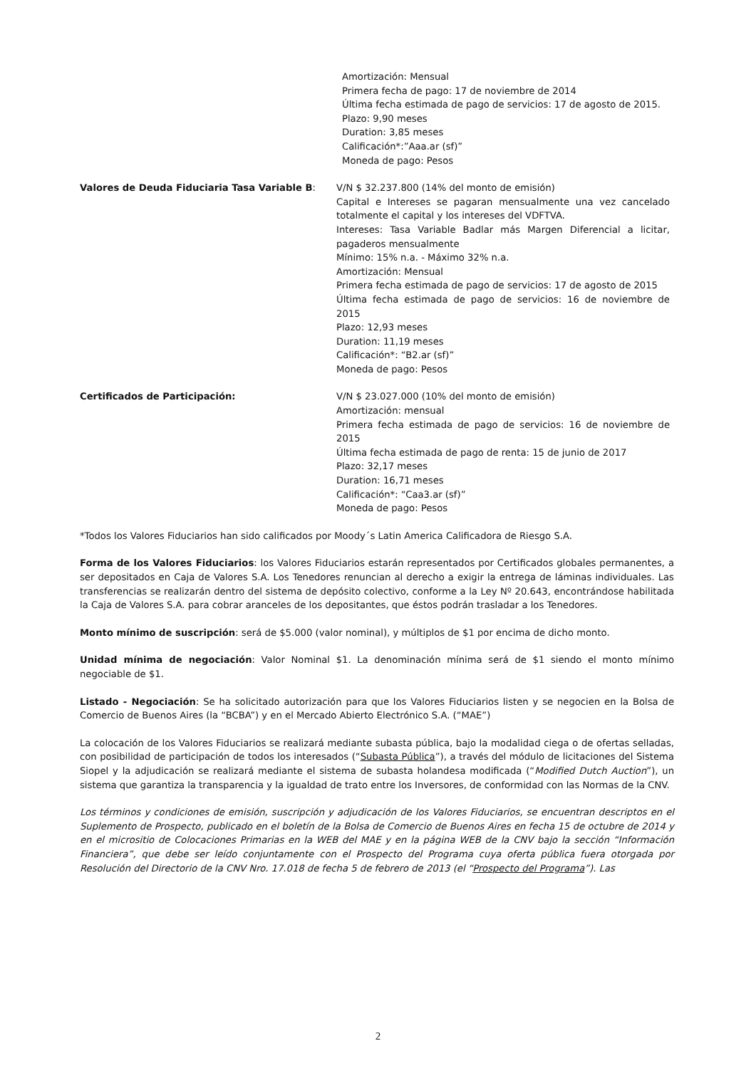Amortización: Mensual
Primera fecha de pago: 17 de noviembre de 2014
Última fecha estimada de pago de servicios: 17 de agosto de 2015.
Plazo: 9,90 meses
Duration: 3,85 meses
Calificación*:”Aaa.ar (sf)”
Moneda de pago: Pesos
Valores de Deuda Fiduciaria Tasa Variable B: V/N $ 32.237.800 (14% del monto de emisión)
Capital e Intereses se pagaran mensualmente una vez cancelado totalmente el capital y los intereses del VDFTVA.
Intereses: Tasa Variable Badlar más Margen Diferencial a licitar, pagaderos mensualmente
Mínimo: 15% n.a. - Máximo 32% n.a.
Amortización: Mensual
Primera fecha estimada de pago de servicios: 17 de agosto de 2015
Última fecha estimada de pago de servicios: 16 de noviembre de 2015
Plazo: 12,93 meses
Duration: 11,19 meses
Calificación*: “B2.ar (sf)”
Moneda de pago: Pesos
Certificados de Participación: V/N $ 23.027.000 (10% del monto de emisión)
Amortización: mensual
Primera fecha estimada de pago de servicios: 16 de noviembre de 2015
Última fecha estimada de pago de renta: 15 de junio de 2017
Plazo: 32,17 meses
Duration: 16,71 meses
Calificación*: “Caa3.ar (sf)”
Moneda de pago: Pesos
*Todos los Valores Fiduciarios han sido calificados por Moody´s Latin America Calificadora de Riesgo S.A.
Forma de los Valores Fiduciarios: los Valores Fiduciarios estarán representados por Certificados globales permanentes, a ser depositados en Caja de Valores S.A. Los Tenedores renuncian al derecho a exigir la entrega de láminas individuales. Las transferencias se realizarán dentro del sistema de depósito colectivo, conforme a la Ley Nº 20.643, encontrándose habilitada la Caja de Valores S.A. para cobrar aranceles de los depositantes, que éstos podrán trasladar a los Tenedores.
Monto mínimo de suscripción: será de $5.000 (valor nominal), y múltiplos de $1 por encima de dicho monto.
Unidad mínima de negociación: Valor Nominal $1. La denominación mínima será de $1 siendo el monto mínimo negociable de $1.
Listado - Negociación: Se ha solicitado autorización para que los Valores Fiduciarios listen y se negocien en la Bolsa de Comercio de Buenos Aires (la “BCBA”) y en el Mercado Abierto Electrónico S.A. (“MAE”)
La colocación de los Valores Fiduciarios se realizará mediante subasta pública, bajo la modalidad ciega o de ofertas selladas, con posibilidad de participación de todos los interesados (“Subasta Pública”), a través del módulo de licitaciones del Sistema Siopel y la adjudicación se realizará mediante el sistema de subasta holandesa modificada (“Modified Dutch Auction”), un sistema que garantiza la transparencia y la igualdad de trato entre los Inversores, de conformidad con las Normas de la CNV.
Los términos y condiciones de emisión, suscripción y adjudicación de los Valores Fiduciarios, se encuentran descriptos en el Suplemento de Prospecto, publicado en el boletín de la Bolsa de Comercio de Buenos Aires en fecha 15 de octubre de 2014 y en el micrositio de Colocaciones Primarias en la WEB del MAE y en la página WEB de la CNV bajo la sección “Información Financiera”, que debe ser leído conjuntamente con el Prospecto del Programa cuya oferta pública fuera otorgada por Resolución del Directorio de la CNV Nro. 17.018 de fecha 5 de febrero de 2013 (el “Prospecto del Programa”). Las
2